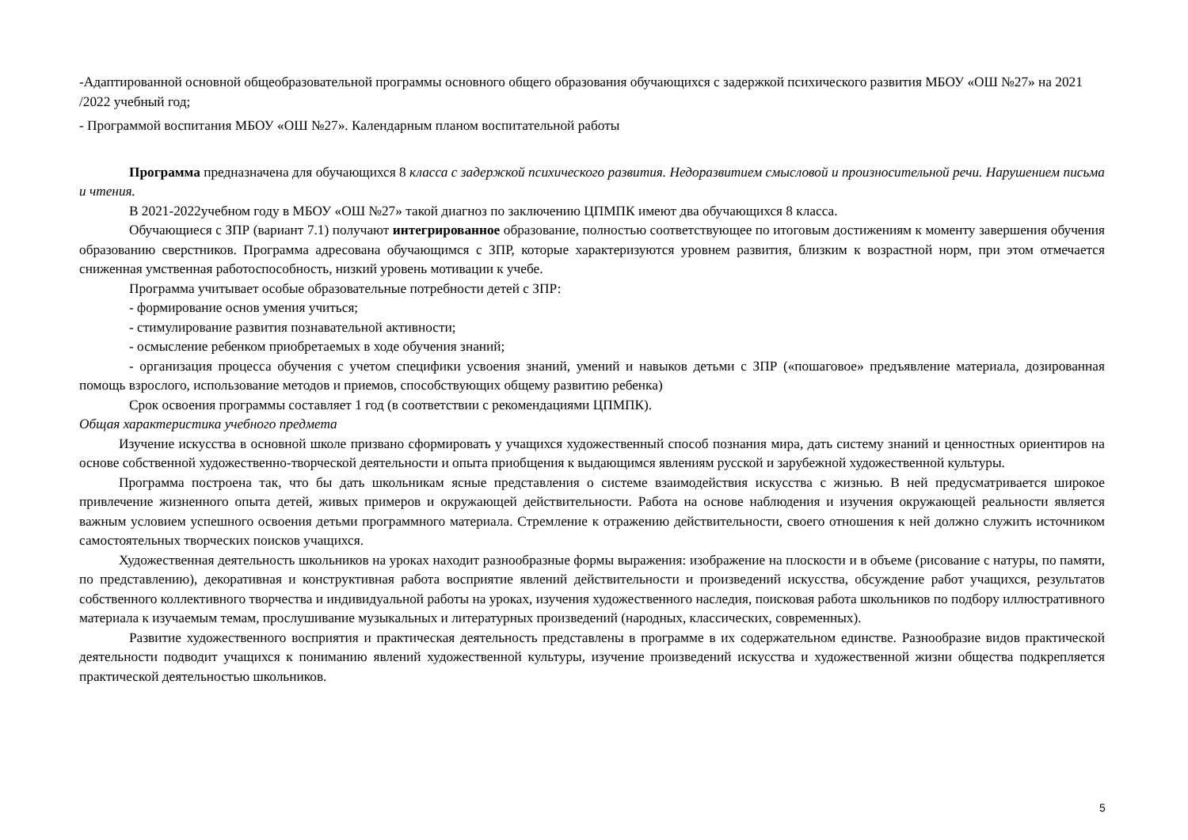-Адаптированной основной общеобразовательной программы основного общего образования обучающихся с задержкой психического развития МБОУ «ОШ №27» на 2021 /2022 учебный год;
- Программой воспитания МБОУ «ОШ №27». Календарным планом воспитательной работы
Программа предназначена для обучающихся 8 класса с задержкой психического развития. Недоразвитием смысловой и произносительной речи. Нарушением письма и чтения.
В 2021-2022учебном году в МБОУ «ОШ №27» такой диагноз по заключению ЦПМПК имеют два обучающихся 8 класса.
Обучающиеся с ЗПР (вариант 7.1) получают интегрированное образование, полностью соответствующее по итоговым достижениям к моменту завершения обучения образованию сверстников. Программа адресована обучающимся с ЗПР, которые характеризуются уровнем развития, близким к возрастной норм, при этом отмечается сниженная умственная работоспособность, низкий уровень мотивации к учебе.
Программа учитывает особые образовательные потребности детей с ЗПР:
- формирование основ умения учиться;
- стимулирование развития познавательной активности;
- осмысление ребенком приобретаемых в ходе обучения знаний;
- организация процесса обучения с учетом специфики усвоения знаний, умений и навыков детьми с ЗПР («пошаговое» предъявление материала, дозированная помощь взрослого, использование методов и приемов, способствующих общему развитию ребенка)
Срок освоения программы составляет 1 год (в соответствии с рекомендациями ЦПМПК).
Общая характеристика учебного предмета
Изучение искусства в основной школе призвано сформировать у учащихся художественный способ познания мира, дать систему знаний и ценностных ориентиров на основе собственной художественно-творческой деятельности и опыта приобщения к выдающимся явлениям русской и зарубежной художественной культуры.
Программа построена так, что бы дать школьникам ясные представления о системе взаимодействия искусства с жизнью. В ней предусматривается широкое привлечение жизненного опыта детей, живых примеров и окружающей действительности. Работа на основе наблюдения и изучения окружающей реальности является важным условием успешного освоения детьми программного материала. Стремление к отражению действительности, своего отношения к ней должно служить источником самостоятельных творческих поисков учащихся.
Художественная деятельность школьников на уроках находит разнообразные формы выражения: изображение на плоскости и в объеме (рисование с натуры, по памяти, по представлению), декоративная и конструктивная работа восприятие явлений действительности и произведений искусства, обсуждение работ учащихся, результатов собственного коллективного творчества и индивидуальной работы на уроках, изучения художественного наследия, поисковая работа школьников по подбору иллюстративного материала к изучаемым темам, прослушивание музыкальных и литературных произведений (народных, классических, современных).
Развитие художественного восприятия и практическая деятельность представлены в программе в их содержательном единстве. Разнообразие видов практической деятельности подводит учащихся к пониманию явлений художественной культуры, изучение произведений искусства и художественной жизни общества подкрепляется практической деятельностью школьников.
5